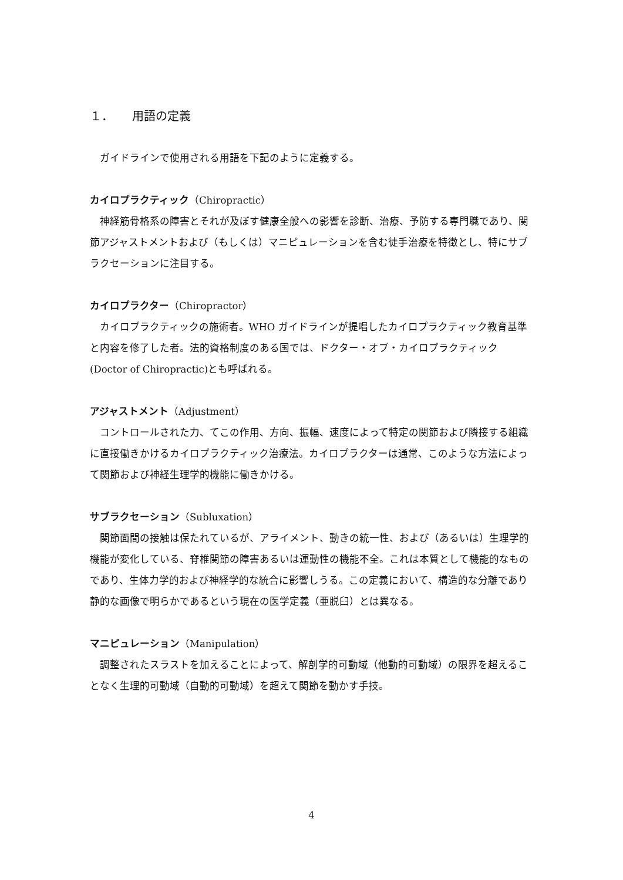１． 用語の定義
ガイドラインで使用される用語を下記のように定義する。
カイロプラクティック（Chiropractic）
神経筋骨格系の障害とそれが及ぼす健康全般への影響を診断、治療、予防する専門職であり、関節アジャストメントおよび（もしくは）マニピュレーションを含む徒手治療を特徴とし、特にサブラクセーションに注目する。
カイロプラクター（Chiropractor）
カイロプラクティックの施術者。WHO ガイドラインが提唱したカイロプラクティック教育基準と内容を修了した者。法的資格制度のある国では、ドクター・オブ・カイロプラクティック(Doctor of Chiropractic)とも呼ばれる。
アジャストメント（Adjustment）
コントロールされた力、てこの作用、方向、振幅、速度によって特定の関節および隣接する組織に直接働きかけるカイロプラクティック治療法。カイロプラクターは通常、このような方法によって関節および神経生理学的機能に働きかける。
サブラクセーション（Subluxation）
関節面間の接触は保たれているが、アライメント、動きの統一性、および（あるいは）生理学的機能が変化している、脊椎関節の障害あるいは運動性の機能不全。これは本質として機能的なものであり、生体力学的および神経学的な統合に影響しうる。この定義において、構造的な分離であり静的な画像で明らかであるという現在の医学定義（亜脱臼）とは異なる。
マニピュレーション（Manipulation）
調整されたスラストを加えることによって、解剖学的可動域（他動的可動域）の限界を超えることなく生理的可動域（自動的可動域）を超えて関節を動かす手技。
4